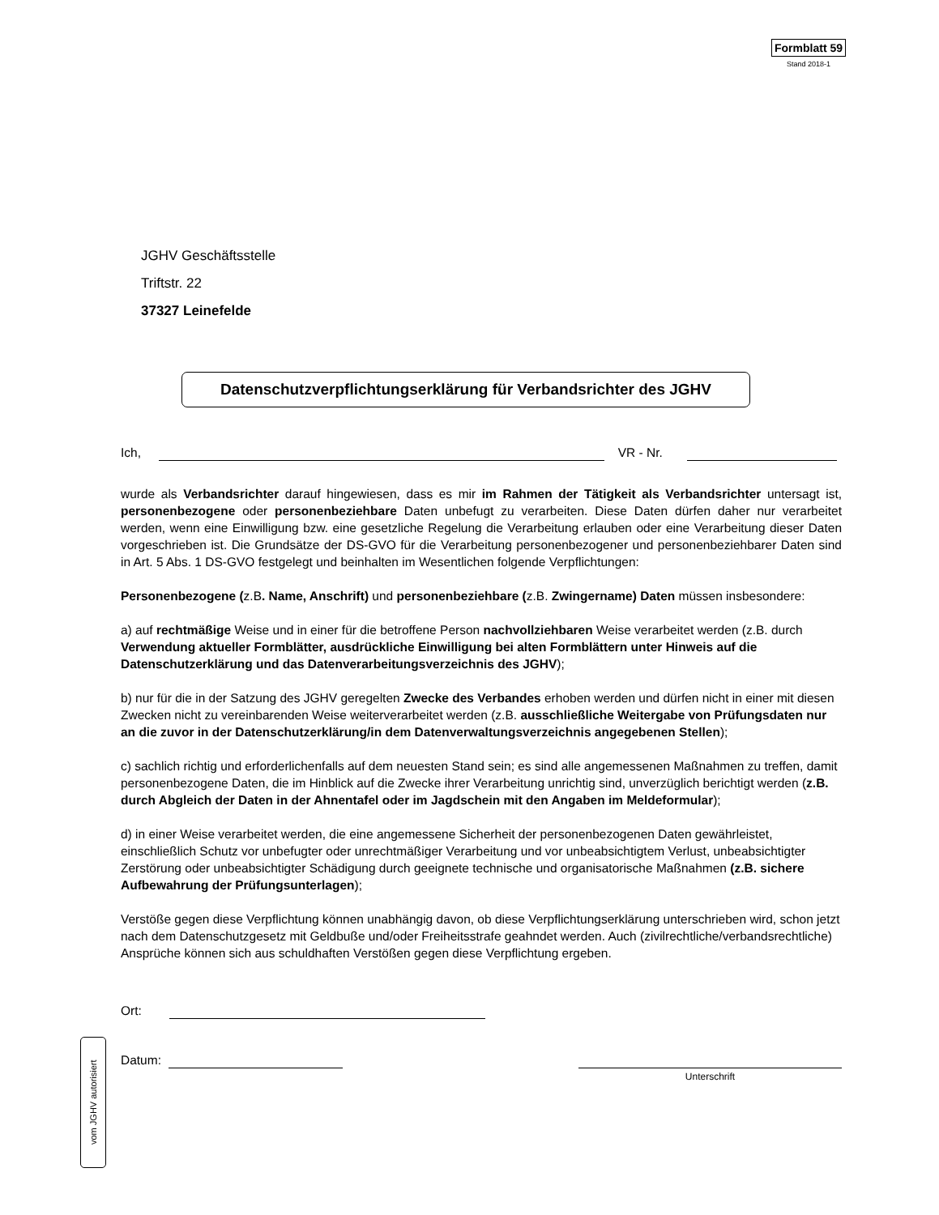Formblatt 59
Stand 2018-1
JGHV Geschäftsstelle
Triftstr. 22
37327 Leinefelde
Datenschutzverpflichtungserklärung für Verbandsrichter des JGHV
Ich, VR - Nr.
wurde als Verbandsrichter darauf hingewiesen, dass es mir im Rahmen der Tätigkeit als Verbandsrichter untersagt ist, personenbezogene oder personenbeziehbare Daten unbefugt zu verarbeiten. Diese Daten dürfen daher nur verarbeitet werden, wenn eine Einwilligung bzw. eine gesetzliche Regelung die Verarbeitung erlauben oder eine Verarbeitung dieser Daten vorgeschrieben ist. Die Grundsätze der DS-GVO für die Verarbeitung personenbezogener und personenbeziehbarer Daten sind in Art. 5 Abs. 1 DS-GVO festgelegt und beinhalten im Wesentlichen folgende Verpflichtungen:
Personenbezogene (z.B. Name, Anschrift) und personenbeziehbare (z.B. Zwingername) Daten müssen insbesondere:
a) auf rechtmäßige Weise und in einer für die betroffene Person nachvollziehbaren Weise verarbeitet werden (z.B. durch Verwendung aktueller Formblätter, ausdrückliche Einwilligung bei alten Formblättern unter Hinweis auf die Datenschutzerklärung und das Datenverarbeitungsverzeichnis des JGHV);
b) nur für die in der Satzung des JGHV geregelten Zwecke des Verbandes erhoben werden und dürfen nicht in einer mit diesen Zwecken nicht zu vereinbarenden Weise weiterverarbeitet werden (z.B. ausschließliche Weitergabe von Prüfungsdaten nur an die zuvor in der Datenschutzerklärung/in dem Datenverwaltungsverzeichnis angegebenen Stellen);
c) sachlich richtig und erforderlichenfalls auf dem neuesten Stand sein; es sind alle angemessenen Maßnahmen zu treffen, damit personenbezogene Daten, die im Hinblick auf die Zwecke ihrer Verarbeitung unrichtig sind, unverzüglich berichtigt werden (z.B. durch Abgleich der Daten in der Ahnentafel oder im Jagdschein mit den Angaben im Meldeformular);
d) in einer Weise verarbeitet werden, die eine angemessene Sicherheit der personenbezogenen Daten gewährleistet, einschließlich Schutz vor unbefugter oder unrechtmäßiger Verarbeitung und vor unbeabsichtigtem Verlust, unbeabsichtigter Zerstörung oder unbeabsichtigter Schädigung durch geeignete technische und organisatorische Maßnahmen (z.B. sichere Aufbewahrung der Prüfungsunterlagen);
Verstöße gegen diese Verpflichtung können unabhängig davon, ob diese Verpflichtungserklärung unterschrieben wird, schon jetzt nach dem Datenschutzgesetz mit Geldbuße und/oder Freiheitsstrafe geahndet werden. Auch (zivilrechtliche/verbandsrechtliche) Ansprüche können sich aus schuldhaften Verstößen gegen diese Verpflichtung ergeben.
Ort:
Datum: Unterschrift
vom JGHV autorisiert